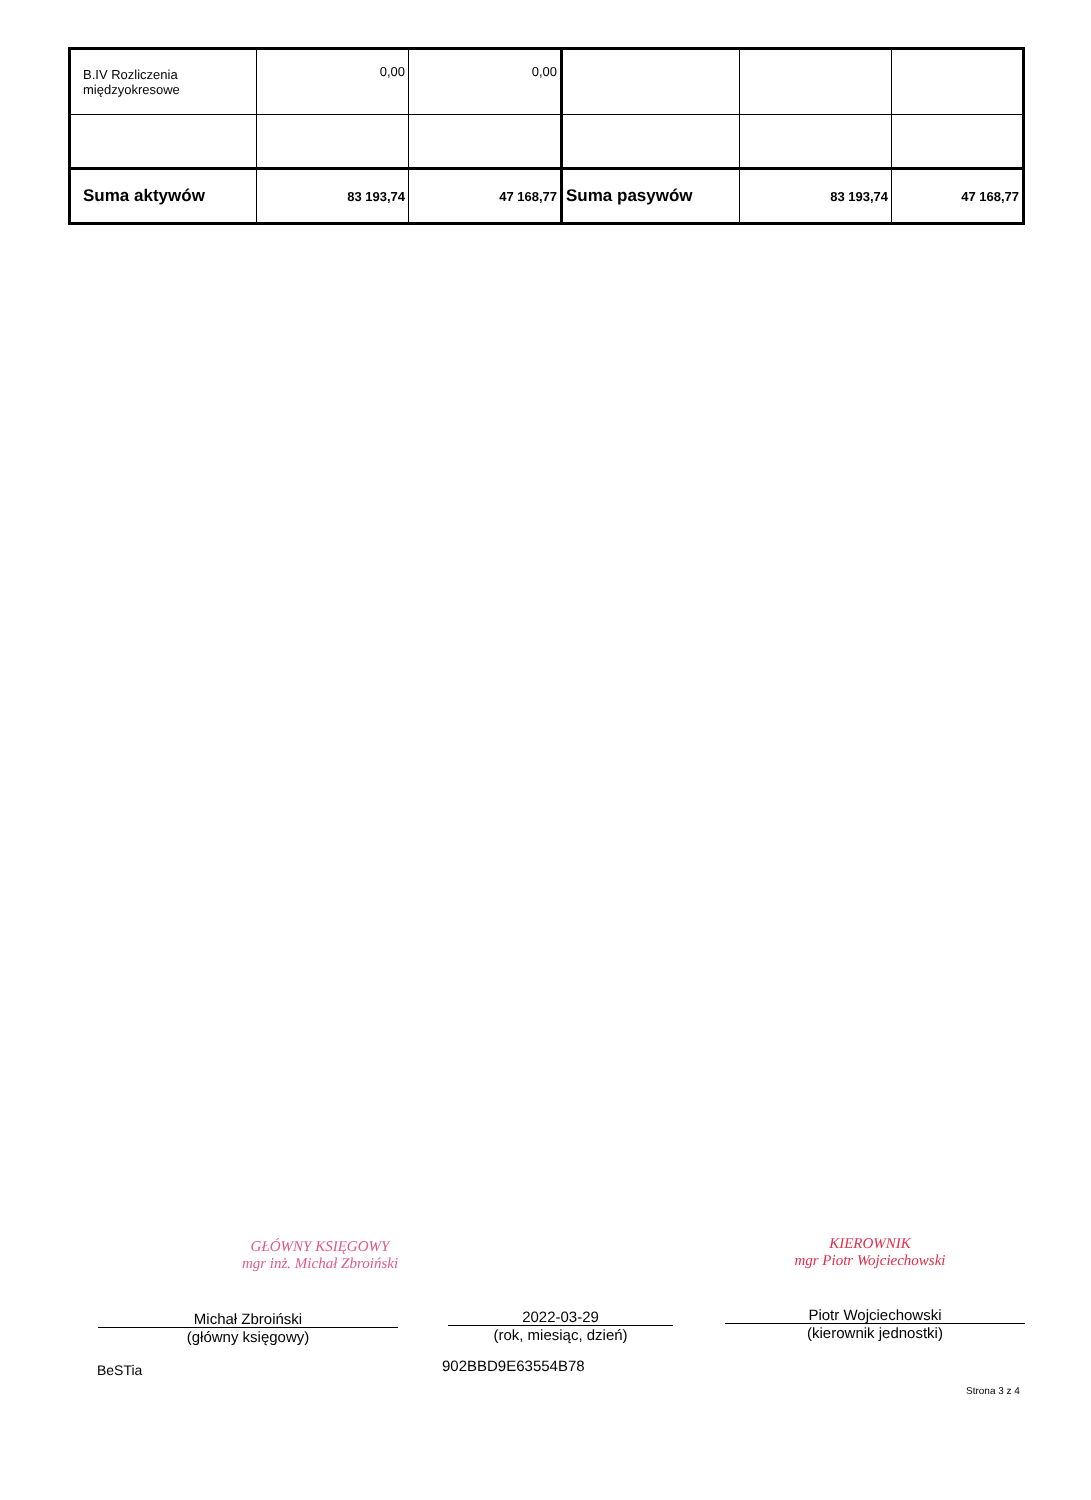| B.IV Rozliczenia międzyokresowe | 0,00 | 0,00 | | | |
| Suma aktywów | 83 193,74 | 47 168,77 | Suma pasywów | 83 193,74 | 47 168,77 |
GŁÓWNY KSIĘGOWY
mgr inż. Michał Zbroiński
KIEROWNIK
mgr Piotr Wojciechowski
Michał Zbroiński
(główny księgowy)
2022-03-29
(rok, miesiąc, dzień)
Piotr Wojciechowski
(kierownik jednostki)
BeSTia 902BBD9E63554B78
Strona 3 z 4